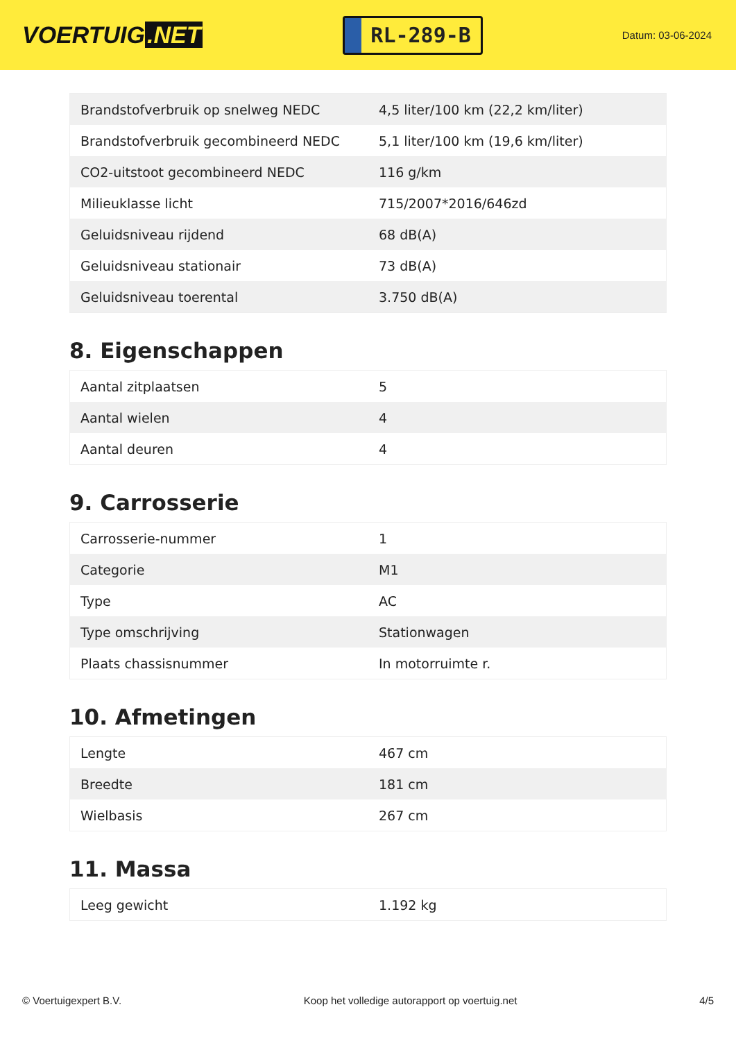VOERTUIG.NET
RL-289-B
Datum: 03-06-2024
| Brandstofverbruik op snelweg NEDC | 4,5 liter/100 km (22,2 km/liter) |
| Brandstofverbruik gecombineerd NEDC | 5,1 liter/100 km (19,6 km/liter) |
| CO2-uitstoot gecombineerd NEDC | 116 g/km |
| Milieuklasse licht | 715/2007*2016/646zd |
| Geluidsniveau rijdend | 68 dB(A) |
| Geluidsniveau stationair | 73 dB(A) |
| Geluidsniveau toerental | 3.750 dB(A) |
8. Eigenschappen
| Aantal zitplaatsen | 5 |
| Aantal wielen | 4 |
| Aantal deuren | 4 |
9. Carrosserie
| Carrosserie-nummer | 1 |
| Categorie | M1 |
| Type | AC |
| Type omschrijving | Stationwagen |
| Plaats chassisnummer | In motorruimte r. |
10. Afmetingen
| Lengte | 467 cm |
| Breedte | 181 cm |
| Wielbasis | 267 cm |
11. Massa
| Leeg gewicht | 1.192 kg |
© Voertuigexpert B.V. Koop het volledige autorapport op voertuig.net 4/5